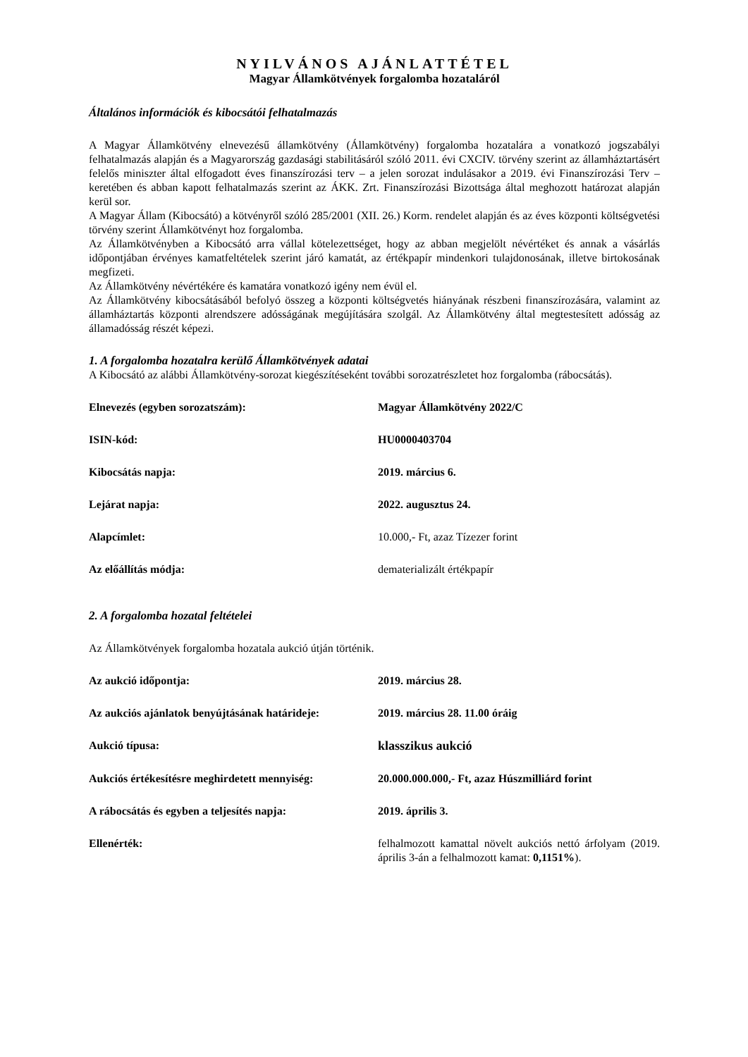NYILVÁNOS AJÁNLATTÉTEL
Magyar Államkötvények forgalomba hozataláról
Általános információk és kibocsátói felhatalmazás
A Magyar Államkötvény elnevezésű államkötvény (Államkötvény) forgalomba hozatalára a vonatkozó jogszabályi felhatalmazás alapján és a Magyarország gazdasági stabilitásáról szóló 2011. évi CXCIV. törvény szerint az államháztartásért felelős miniszter által elfogadott éves finanszírozási terv – a jelen sorozat indulásakor a 2019. évi Finanszírozási Terv – keretében és abban kapott felhatalmazás szerint az ÁKK. Zrt. Finanszírozási Bizottsága által meghozott határozat alapján kerül sor.
A Magyar Állam (Kibocsátó) a kötvényről szóló 285/2001 (XII. 26.) Korm. rendelet alapján és az éves központi költségvetési törvény szerint Államkötvényt hoz forgalomba.
Az Államkötvényben a Kibocsátó arra vállal kötelezettséget, hogy az abban megjelölt névértéket és annak a vásárlás időpontjában érvényes kamatfeltételek szerint járó kamatát, az értékpapír mindenkori tulajdonosának, illetve birtokosának megfizeti.
Az Államkötvény névértékére és kamatára vonatkozó igény nem évül el.
Az Államkötvény kibocsátásából befolyó összeg a központi költségvetés hiányának részbeni finanszírozására, valamint az államháztartás központi alrendszere adósságának megújítására szolgál. Az Államkötvény által megtestesített adósság az államadósság részét képezi.
1. A forgalomba hozatalra kerülő Államkötvények adatai
A Kibocsátó az alábbi Államkötvény-sorozat kiegészítéseként további sorozatrészletet hoz forgalomba (rábocsátás).
| Elnevezés (egyben sorozatszám): | Magyar Államkötvény 2022/C |
| ISIN-kód: | HU0000403704 |
| Kibocsátás napja: | 2019. március 6. |
| Lejárat napja: | 2022. augusztus 24. |
| Alapcímlet: | 10.000,- Ft, azaz Tízezer forint |
| Az előállítás módja: | dematerializált értékpapír |
2. A forgalomba hozatal feltételei
Az Államkötvények forgalomba hozatala aukció útján történik.
| Az aukció időpontja: | 2019. március 28. |
| Az aukciós ajánlatok benyújtásának határideje: | 2019. március 28. 11.00 óráig |
| Aukció típusa: | klasszikus aukció |
| Aukciós értékesítésre meghirdetett mennyiség: | 20.000.000.000,- Ft, azaz Húszmilliárd forint |
| A rábocsátás és egyben a teljesítés napja: | 2019. április 3. |
| Ellenérték: | felhalmozott kamattal növelt aukciós nettó árfolyam (2019. április 3-án a felhalmozott kamat: 0,1151% ). |